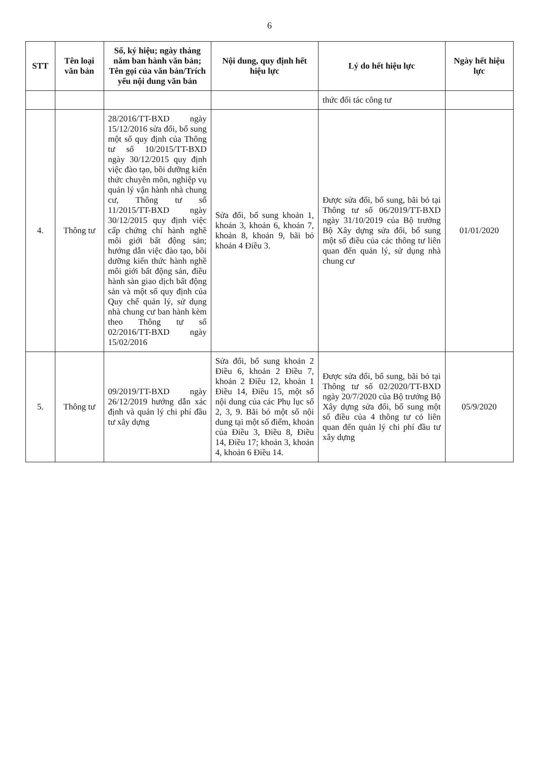6
| STT | Tên loại văn bản | Số, ký hiệu; ngày tháng năm ban hành văn bản; Tên gọi của văn bản/Trích yếu nội dung văn bản | Nội dung, quy định hết hiệu lực | Lý do hết hiệu lực | Ngày hết hiệu lực |
| --- | --- | --- | --- | --- | --- |
| | | | | thức đối tác công tư | |
| 4. | Thông tư | 28/2016/TT-BXD ngày 15/12/2016 sửa đổi, bổ sung một số quy định của Thông tư số 10/2015/TT-BXD ngày 30/12/2015 quy định việc đào tạo, bồi dưỡng kiến thức chuyên môn, nghiệp vụ quản lý vận hành nhà chung cư, Thông tư số 11/2015/TT-BXD ngày 30/12/2015 quy định việc cấp chứng chỉ hành nghề môi giới bất động sản; hướng dẫn việc đào tạo, bồi dưỡng kiến thức hành nghề môi giới bất động sản, điều hành sàn giao dịch bất động sản và một số quy định của Quy chế quản lý, sử dụng nhà chung cư ban hành kèm theo Thông tư số 02/2016/TT-BXD ngày 15/02/2016 | Sửa đổi, bổ sung khoản 1, khoản 3, khoản 6, khoản 7, khoản 8, khoản 9, bãi bỏ khoản 4 Điều 3. | Được sửa đổi, bổ sung, bãi bỏ tại Thông tư số 06/2019/TT-BXD ngày 31/10/2019 của Bộ trưởng Bộ Xây dựng sửa đổi, bổ sung một số điều của các thông tư liên quan đến quản lý, sử dụng nhà chung cư | 01/01/2020 |
| 5. | Thông tư | 09/2019/TT-BXD ngày 26/12/2019 hướng dẫn xác định và quản lý chi phí đầu tư xây dựng | Sửa đổi, bổ sung khoản 2 Điều 6, khoản 2 Điều 7, khoản 2 Điều 12, khoản 1 Điều 14, Điều 15, một số nội dung của các Phụ lục số 2, 3, 9. Bãi bỏ một số nội dung tại một số điểm, khoản của Điều 3, Điều 8, Điều 14, Điều 17; khoản 3, khoản 4, khoản 6 Điều 14. | Được sửa đổi, bổ sung, bãi bỏ tại Thông tư số 02/2020/TT-BXD ngày 20/7/2020 của Bộ trưởng Bộ Xây dựng sửa đổi, bổ sung một số điều của 4 thông tư có liên quan đến quản lý chi phí đầu tư xây dựng | 05/9/2020 |